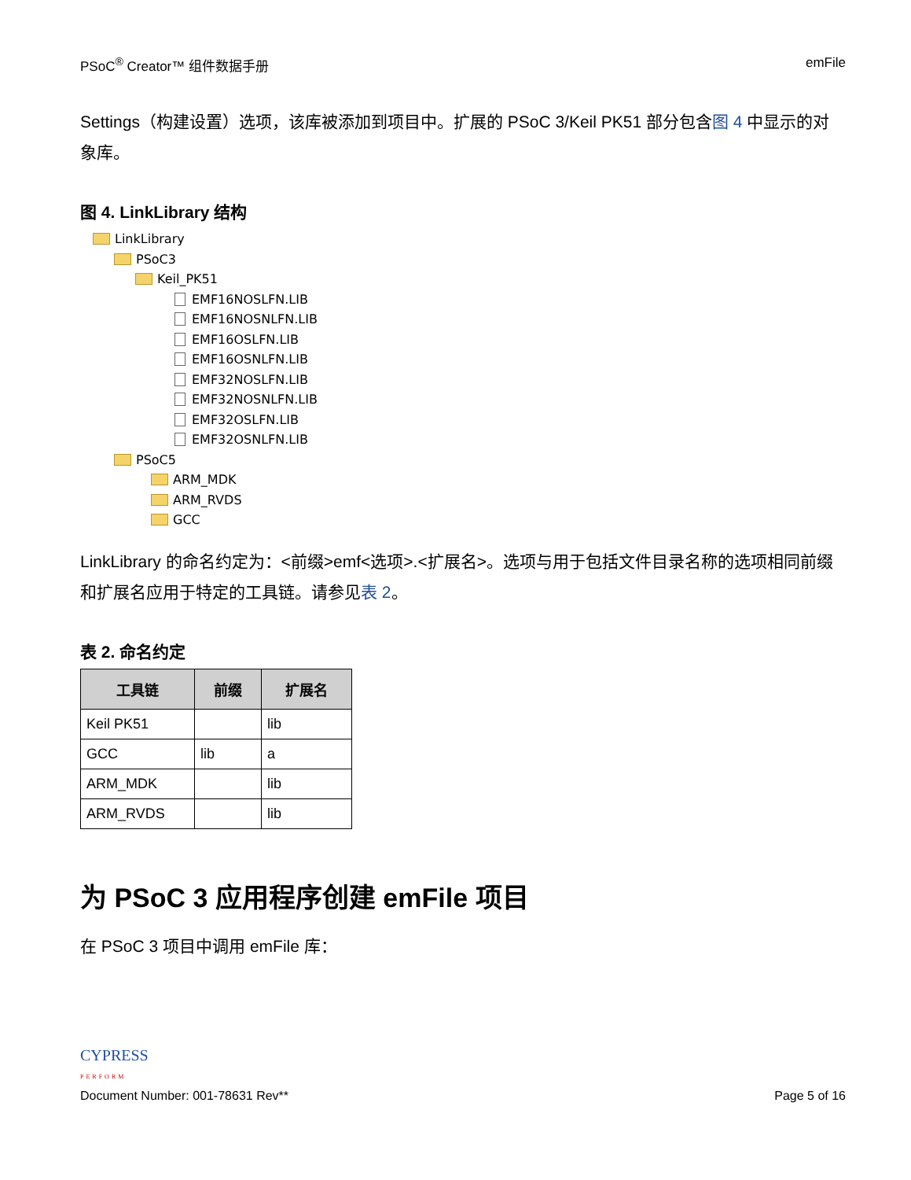PSoC<sup>®</sup> Creator™ 组件数据手册 emFile
Settings（构建设置）选项，该库被添加到项目中。扩展的 PSoC 3/Keil PK51 部分包含图 4 中显示的对象库。
图 4. LinkLibrary 结构
LinkLibrary
PSoC3
Keil_PK51
EMF16NOSLFN.LIB
EMF16NOSNLFN.LIB
EMF16OSLFN.LIB
EMF16OSNLFN.LIB
EMF32NOSLFN.LIB
EMF32NOSNLFN.LIB
EMF32OSLFN.LIB
EMF32OSNLFN.LIB
PSoC5
ARM_MDK
ARM_RVDS
GCC
LinkLibrary 的命名约定为：<前缀>emf<选项>.<扩展名>。选项与用于包括文件目录名称的选项相同前缀和扩展名应用于特定的工具链。请参见表 2。
表 2. 命名约定
| 工具链 | 前缀 | 扩展名 |
| --- | --- | --- |
| Keil PK51 | | lib |
| GCC | lib | a |
| ARM_MDK | | lib |
| ARM_RVDS | | lib |
为 PSoC 3 应用程序创建 emFile 项目
在 PSoC 3 项目中调用 emFile 库：
CYPRESS
PERFORM
Document Number: 001-78631 Rev** Page 5 of 16